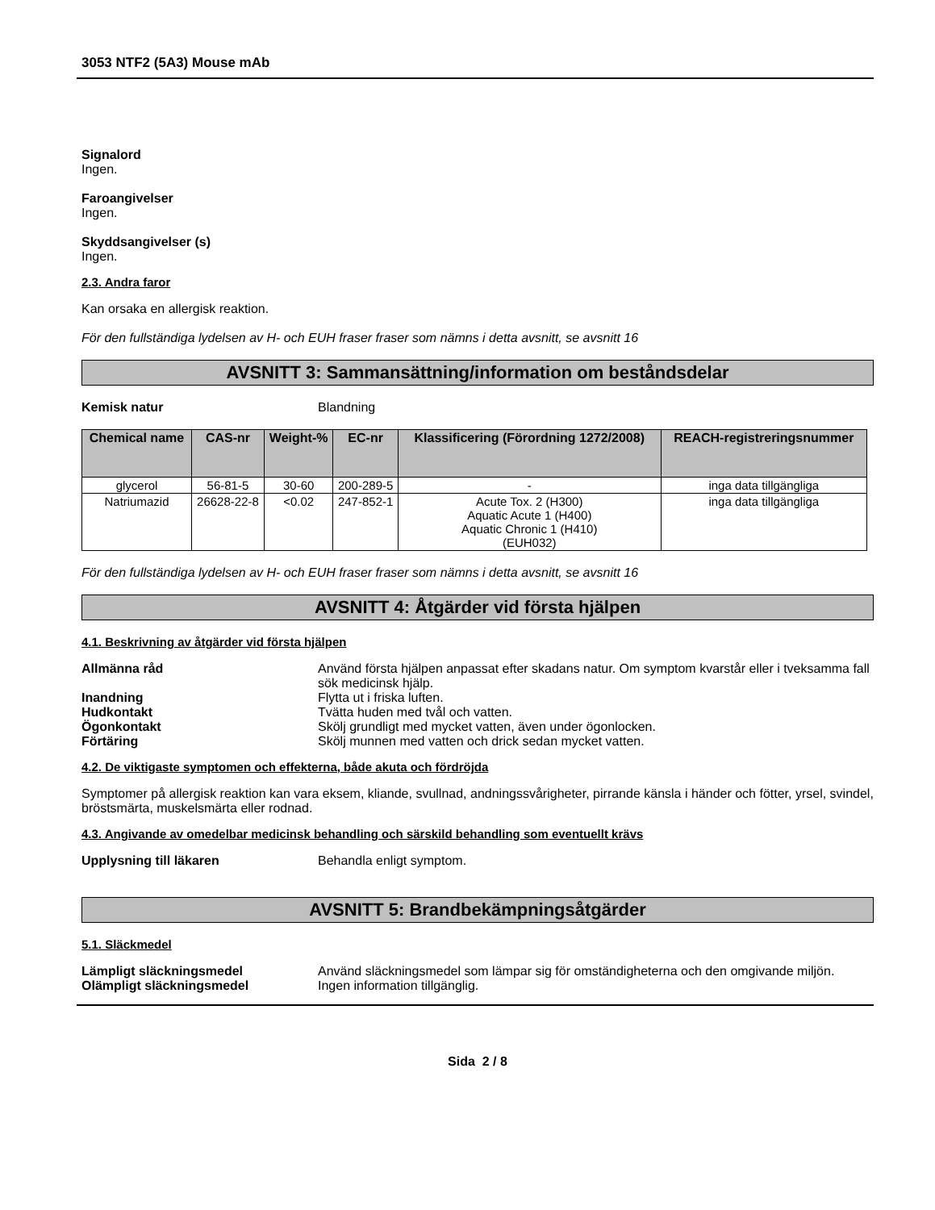3053 NTF2 (5A3) Mouse mAb
Signalord
Ingen.
Faroangivelser
Ingen.
Skyddsangivelser (s)
Ingen.
2.3. Andra faror
Kan orsaka en allergisk reaktion.
För den fullständiga lydelsen av H- och EUH fraser fraser som nämns i detta avsnitt, se avsnitt 16
AVSNITT 3: Sammansättning/information om beståndsdelar
Kemisk natur Blandning
| Chemical name | CAS-nr | Weight-% | EC-nr | Klassificering (Förordning 1272/2008) | REACH-registreringsnummer |
| --- | --- | --- | --- | --- | --- |
| glycerol | 56-81-5 | 30-60 | 200-289-5 | - | inga data tillgängliga |
| Natriumazid | 26628-22-8 | <0.02 | 247-852-1 | Acute Tox. 2 (H300) Aquatic Acute 1 (H400) Aquatic Chronic 1 (H410) (EUH032) | inga data tillgängliga |
För den fullständiga lydelsen av H- och EUH fraser fraser som nämns i detta avsnitt, se avsnitt 16
AVSNITT 4: Åtgärder vid första hjälpen
4.1. Beskrivning av åtgärder vid första hjälpen
Allmänna råd Använd första hjälpen anpassat efter skadans natur. Om symptom kvarstår eller i tveksamma fall sök medicinsk hjälp.
Inandning Flytta ut i friska luften.
Hudkontakt Tvätta huden med tvål och vatten.
Ögonkontakt Skölj grundligt med mycket vatten, även under ögonlocken.
Förtäring Skölj munnen med vatten och drick sedan mycket vatten.
4.2. De viktigaste symptomen och effekterna, både akuta och fördröjda
Symptomer på allergisk reaktion kan vara eksem, kliande, svullnad, andningssvårigheter, pirrande känsla i händer och fötter, yrsel, svindel, bröstsmärta, muskelsmärta eller rodnad.
4.3. Angivande av omedelbar medicinsk behandling och särskild behandling som eventuellt krävs
Upplysning till läkaren Behandla enligt symptom.
AVSNITT 5: Brandbekämpningsåtgärder
5.1. Släckmedel
Lämpligt släckningsmedel Använd släckningsmedel som lämpar sig för omständigheterna och den omgivande miljön.
Olämpligt släckningsmedel Ingen information tillgänglig.
Sida 2 / 8